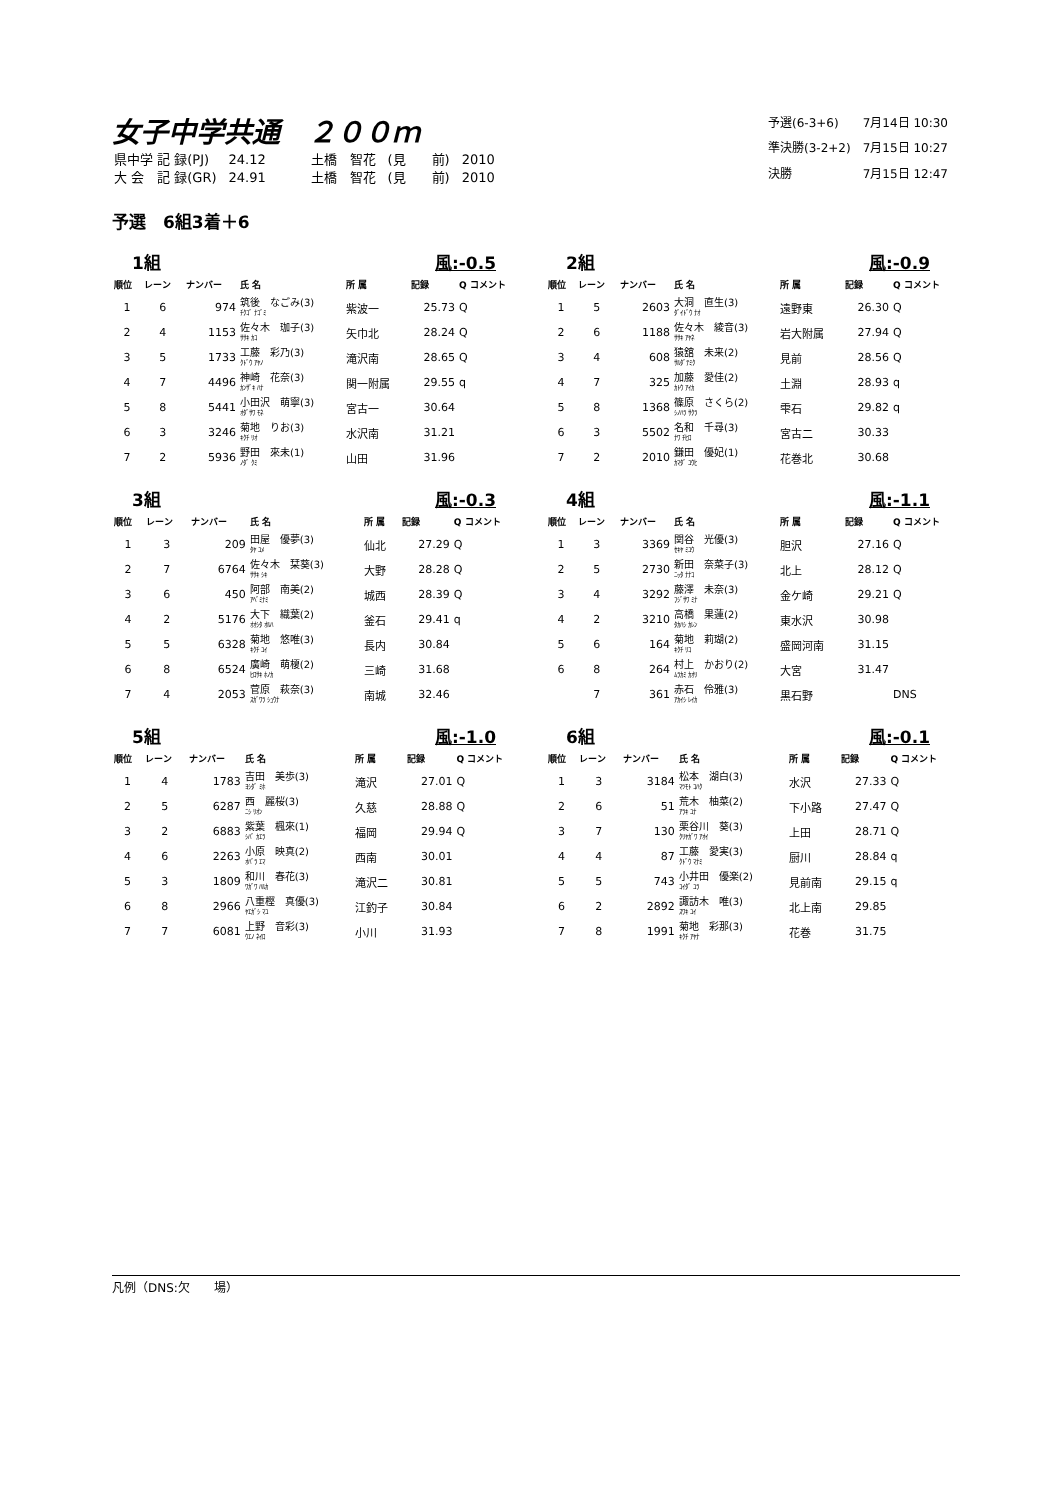女子中学共通　２００ｍ
| 県中学 記 録(PJ) | 24.12 | 土橋 智花 | (見 前) | 2010 |
| 大 会 記 録(GR) | 24.91 | 土橋 智花 | (見 前) | 2010 |
| 予選(6-3+6) | 7月14日 10:30 |
| 準決勝(3-2+2) | 7月15日 10:27 |
| 決勝 | 7月15日 12:47 |
予選　6組3着＋6
1組 風:-0.5
| 順位 | レーン | ナンバー | 氏 名 | 所 属 | 記録 | Q コメント |
| --- | --- | --- | --- | --- | --- | --- |
| 1 | 6 | 974 | 筑後 なごみ(3) ﾁｸｺﾞ ﾅｺﾞﾐ | 紫波一 | 25.73 | Q |
| 2 | 4 | 1153 | 佐々木 珈子(3) ｻｻｷ ｶｺ | 矢巾北 | 28.24 | Q |
| 3 | 5 | 1733 | 工藤 彩乃(3) ｸﾄﾞｳ ｱﾔﾉ | 滝沢南 | 28.65 | Q |
| 4 | 7 | 4496 | 神崎 花奈(3) ｶﾝｻﾞｷ ﾊﾅ | 関一附属 | 29.55 | q |
| 5 | 8 | 5441 | 小田沢 萌寧(3) ｵﾀﾞｻﾜ ﾓﾈ | 宮古一 | 30.64 | |
| 6 | 3 | 3246 | 菊地 りお(3) ｷｸﾁ ﾘｵ | 水沢南 | 31.21 | |
| 7 | 2 | 5936 | 野田 來未(1) ﾉﾀﾞ ｸﾐ | 山田 | 31.96 | |
2組 風:-0.9
| 順位 | レーン | ナンバー | 氏 名 | 所 属 | 記録 | Q コメント |
| --- | --- | --- | --- | --- | --- | --- |
| 1 | 5 | 2603 | 大洞 直生(3) ﾀﾞｲﾄﾞｳ ﾅｵ | 遠野東 | 26.30 | Q |
| 2 | 6 | 1188 | 佐々木 綾音(3) ｻｻｷ ｱﾔﾈ | 岩大附属 | 27.94 | Q |
| 3 | 4 | 608 | 猿舘 未来(2) ｻﾙﾀﾞﾃﾐｸ | 見前 | 28.56 | Q |
| 4 | 7 | 325 | 加藤 愛佳(2) ｶﾄｳ ｱｲｶ | 土淵 | 28.93 | q |
| 5 | 8 | 1368 | 篠原 さくら(2) ｼﾉﾊﾗ ｻｸﾗ | 雫石 | 29.82 | q |
| 6 | 3 | 5502 | 名和 千尋(3) ﾅﾜ ﾁﾋﾛ | 宮古二 | 30.33 | |
| 7 | 2 | 2010 | 鎌田 優妃(1) ｶﾏﾀﾞ ﾕｳﾋ | 花巻北 | 30.68 | |
3組 風:-0.3
| 順位 | レーン | ナンバー | 氏 名 | 所 属 | 記録 | Q コメント |
| --- | --- | --- | --- | --- | --- | --- |
| 1 | 3 | 209 | 田屋 優夢(3) ﾀﾔ ﾕﾒ | 仙北 | 27.29 | Q |
| 2 | 7 | 6764 | 佐々木 栞葵(3) ｻｻｷ ｼｷ | 大野 | 28.28 | Q |
| 3 | 6 | 450 | 阿部 南美(2) ｱﾍﾞﾐﾅﾐ | 城西 | 28.39 | Q |
| 4 | 2 | 5176 | 大下 織葉(2) ｵｵｼﾀ ｵﾙﾊ | 釜石 | 29.41 | q |
| 5 | 5 | 6328 | 菊地 悠唯(3) ｷｸﾁ ﾕｲ | 長内 | 30.84 | |
| 6 | 8 | 6524 | 廣崎 萌榎(2) ﾋﾛｻｷ ﾎﾉｶ | 三崎 | 31.68 | |
| 7 | 4 | 2053 | 菅原 萩奈(3) ｽｶﾞﾜﾗ ｼｭｳﾅ | 南城 | 32.46 | |
4組 風:-1.1
| 順位 | レーン | ナンバー | 氏 名 | 所 属 | 記録 | Q コメント |
| --- | --- | --- | --- | --- | --- | --- |
| 1 | 3 | 3369 | 関谷 光優(3) ｾｷﾔ ﾐﾕｳ | 胆沢 | 27.16 | Q |
| 2 | 5 | 2730 | 新田 奈菜子(3) ﾆｯﾀ ﾅﾅｺ | 北上 | 28.12 | Q |
| 3 | 4 | 3292 | 藤澤 未奈(3) ﾌｼﾞｻﾜ ﾐﾅ | 金ケ崎 | 29.21 | Q |
| 4 | 2 | 3210 | 高橋 果蓮(2) ﾀｶﾊｼ ｶﾚﾝ | 東水沢 | 30.98 | |
| 5 | 6 | 164 | 菊地 莉瑚(2) ｷｸﾁ ﾘｺ | 盛岡河南 | 31.15 | |
| 6 | 8 | 264 | 村上 かおり(2) ﾑﾗｶﾐ ｶｵﾘ | 大宮 | 31.47 | |
| | 7 | 361 | 赤石 伶雅(3) ｱｶｲｼ ﾚｲｶ | 黒石野 | | DNS |
5組 風:-1.0
| 順位 | レーン | ナンバー | 氏 名 | 所 属 | 記録 | Q コメント |
| --- | --- | --- | --- | --- | --- | --- |
| 1 | 4 | 1783 | 吉田 美歩(3) ﾖｼﾀﾞ ﾐﾎ | 滝沢 | 27.01 | Q |
| 2 | 5 | 6287 | 西 麗桜(3) ﾆｼ ﾘｵﾝ | 久慈 | 28.88 | Q |
| 3 | 2 | 6883 | 紫葉 楓來(1) ｼﾊﾞ ｶｴﾗ | 福岡 | 29.94 | Q |
| 4 | 6 | 2263 | 小原 映真(2) ｵﾊﾞﾗ ｴﾏ | 西南 | 30.01 | |
| 5 | 3 | 1809 | 和川 春花(3) ﾜｶﾞﾜ ﾊﾙｶ | 滝沢二 | 30.81 | |
| 6 | 8 | 2966 | 八重樫 真優(3) ﾔｴｶﾞｼ ﾏﾕ | 江釣子 | 30.84 | |
| 7 | 7 | 6081 | 上野 音彩(3) ｳｴﾉ ﾈｲﾛ | 小川 | 31.93 | |
6組 風:-0.1
| 順位 | レーン | ナンバー | 氏 名 | 所 属 | 記録 | Q コメント |
| --- | --- | --- | --- | --- | --- | --- |
| 1 | 3 | 3184 | 松本 湖白(3) ﾏﾂﾓﾄ ｺﾊｸ | 水沢 | 27.33 | Q |
| 2 | 6 | 51 | 荒木 柚菜(2) ｱﾗｷ ﾕﾅ | 下小路 | 27.47 | Q |
| 3 | 7 | 130 | 栗谷川 葵(3) ｸﾘﾔｶﾞﾜ ｱｵｲ | 上田 | 28.71 | Q |
| 4 | 4 | 87 | 工藤 愛実(3) ｸﾄﾞｳ ﾏﾅﾐ | 厨川 | 28.84 | q |
| 5 | 5 | 743 | 小井田 優楽(2) ｺｲﾀﾞ ﾕﾗ | 見前南 | 29.15 | q |
| 6 | 2 | 2892 | 諏訪木 唯(3) ｽﾜｷ ﾕｲ | 北上南 | 29.85 | |
| 7 | 8 | 1991 | 菊地 彩那(3) ｷｸﾁ ｱﾔﾅ | 花巻 | 31.75 | |
凡例（DNS:欠　　場）